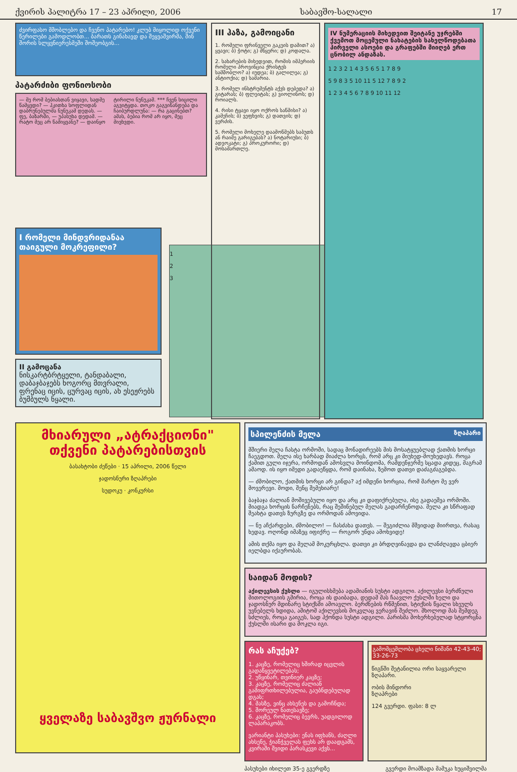ქვირის პალიტრა 17 – 23 აპრილი, 2006 საბავშო-სალალი 17
ძვირფასო მშობლებო და ჩვენო პატარებო! კლუბ მიყოლიდ ოქვენი წერილები გამოდლობთ... ბარათს გინახავდ და შეყვაშვირმა, შინ შორის სლყვნიერესმეში შოშეობგის...
პატარძიბი ფონიოსობი
— მე რომ ბებიასთან ვიყავი, სადმე წამყვდი? — ჰკითხა სოფლიდან დაბრუნებულმა ნუნუკამ დედას. — ფე, ბაზარში, — უპასუხა დედამ. — რატო მეც არ წამიყვანე? — დაინყო ტირილი ნუნუკამ. *** ჩვენ სიცილი აგვიტყდა. თოკო გაგვიწანდება და ჩაიბურდლუნა: — რა გაცინებთ? ამას, ბებია რომ არ იყო, მეც მივხვდი.
III ჰაზა, გამოიცანი
1. რომელი ფრინველი გაკეის დამით? ა) ყვავი; ბ) ჭოტი; გ) მწყერი; დ) კოდალა.
2. სახარების მიხედვით, რომის იმპერიის რომელი პროვინცია ქრისტეს სამშობლო? ა) იუდეა; ბ) გალილეა; გ) ანტიოქია; დ) სამარია.
3. რომელ ინსტრუმენტს აქვს დებედა? ა) გიტარას; ბ) ფლეიტას; გ) ვიოლინოს; დ) როიალს.
4. რისი ტყავი იყო ოქროს საწმისი? ა) კამეჩის; ბ) ვეფხვის; გ) დათვის; დ) ვერძის.
5. რომელი მოხელე დაამოწმებს საბუთს ან რაიმე გარიგებას? ა) ნოტარიუსი; ბ) ადვოკატი; გ) პროკურორი; დ) მოსამართლე.
IV ნუმერაციის მიხედვით შეიტანე უჯრებში ქვემოთ მოცემული ნახატების სახელწოდებათა პირველი ასოები და გრაფებში მიიღებ ერთ ცნობილ ანდაზას.
1 2 3 2 1 4 3 5 6 5 1 7 8 9
5 9 8 3 5 10 11 5 12 7 8 9 2
1 2 3 4 5 6 7 8 9 10 11 12
I რომელი მინდვრიდანაა თაიგული მოკრეფილი?
II გამოცანა
ნისკარტბრტყელი, ტანდაბალი, დაბაჯბაჯებს ხოგორც მთვრალი, ფრენაც იცის, ცურვაც იცის, ახ ესეჟრებს ბუმბულს ნყალი.
1
2
3
მხიარული „ატრაქციონი" თქვენი პატარებისთვის
ბასახტობი ძეწები · 15 აპრილი, 2006 წელი
ჯადოსნური ზღაპრები
სუდოკუ · კონკურსი
ყველაზე საბავშვო ჟურნალი
სპილენძის მელა ზღაპარი
მშიერი მელა ჩასტა ორმოში, სადაც მონადირეებს მის მოსატყუებლად ქათმის ხორცი ჩაეგდოთ. მელა ისე ხარბად მიაძლა ხორცს, რომ არც კი მიუხედ-მოუხედავს. როცა ქამით გული იჯერა, ორმოდან ამოსვლა მოინდომა, რამდენჯერმე სცადა კიდეც, მაგრამ ამაოდ. ის იყო იმედი გადაეწყდა, რომ დაინახა, ზემოთ დათვი დაძაგძაგებდა.
— ძმობილო, ქათმის ხორცი არ გინდა? აქ იმდენი ხორცია, რომ მარტო მე ვერ მოვერევი. მოდი, შენც შემეხიარე!
ბაჯბაჯა ძალიან მოშივებული იყო და არც კი დაფიქრებულა, ისე გადაეშვა ორმოში. მიადგა ხორცის ნარჩენებს, რაც შეშინებულ მელას გადარჩენოდა. მელა კი სწრაფად შეახტა დათვს ზურგზე და ორმოდან ამოვიდა.
— ნუ აჩქარდები, ძმობილო! — ჩასძახა დათვს. — შეგიძლია მშვიდად მიირთვა, რასაც ხედავ. ოღონდ იმაზეც იფიქრე — როგორ უნდა ამოხვიდე!
ამის თქმა იყო და მელამ მოკურცხლა. დათვი კი ბრდღვინავდა და ლანძღავდა ცბიერ იელბდა იქაურობას.
საიდან მოდის?
აქილევსის ქუსლი — იგულისხმება ადამიანის სუსტი ადგილი. აქილევსი ბერძნული მითოლოგიის გმირია, როცა ის დაიბადა, დედამ მას ჩაავლო ქუსლში ხელი და ჯადოსნურ მდინარე სტიქსში ამოავლო. ბერძნების რწმენით, სტიქსის წყალი სხეულს უვნებელს ხდიდა, ამიტომ აქილევსის მოკვლაც ვერავინ შეძლო. მხოლოდ მას შემდეგ სძლიეს, როცა გაიგეს, სად ჰქონდა სუსტი ადგილი. პარისმა მოხერხებულად სტყორცნა ქუსლში ისარი და მოკლა იგი.
რას აჩუქებ?
1. კაცზე, რომელიც ხშირად იცვლის გადაწყვეტილებას;
2. უწყინარ, თვინიერ კაცზე;
3. კაცზე, რომელიც ძალიან გამიფრთხილებულია, გაუბნდებულად დგას;
4. მასზე, ვინც ახსენეს და გამოჩნდა;
5. შორეულ ნათესავზე;
6. კაცზე, რომელიც ბევრს, უადგილოდ ლაპარაკობს.
ვარიანტი პასუხები: ენას იფხანს, ძაღლი ახსენე, ჭიანჭველას ფეხს არ დაადგამს, კვირაში შვიდი პარასკევი აქვს...
გამომცემლობა ცხელი ნიშანი 42-43-40; 33-26-73
წიგნში შეტანილია ორი საყვარელი ზღაპარი.
ობის მინდორი
ზღაპრები
124 გვერდი. ფასი: 8 ლ
პასუხები იხილეთ 35-ე გვერდზე გვერდი მოამზადა მამუკა ხუციშვილმა